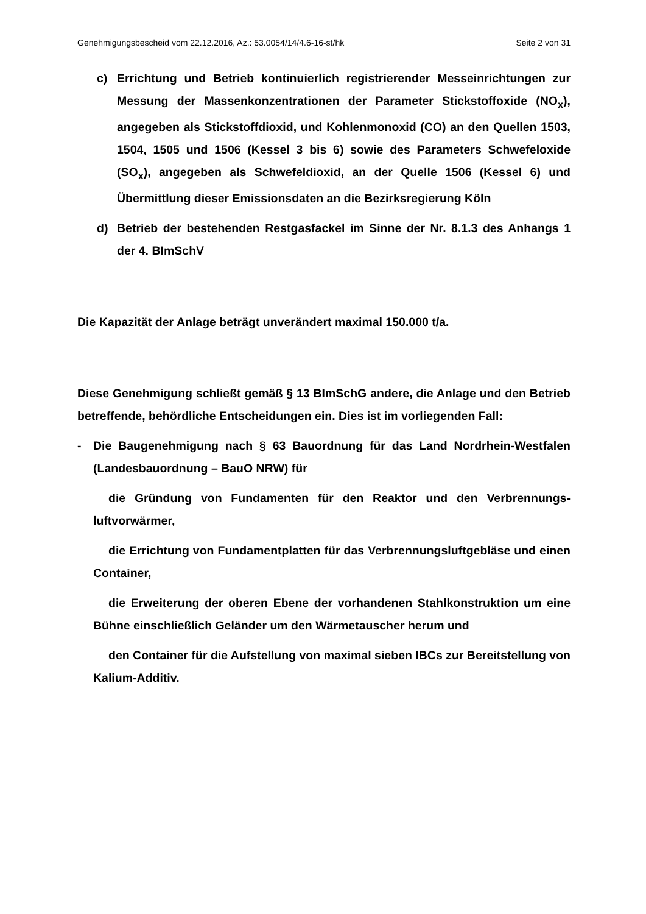Genehmigungsbescheid vom 22.12.2016, Az.: 53.0054/14/4.6-16-st/hk Seite 2 von 31
c) Errichtung und Betrieb kontinuierlich registrierender Messeinrichtungen zur Messung der Massenkonzentrationen der Parameter Stickstoffoxide (NO<sub>x</sub>), angegeben als Stickstoffdioxid, und Kohlenmonoxid (CO) an den Quellen 1503, 1504, 1505 und 1506 (Kessel 3 bis 6) sowie des Parameters Schwefeloxide (SO<sub>x</sub>), angegeben als Schwefeldioxid, an der Quelle 1506 (Kessel 6) und Übermittlung dieser Emissionsdaten an die Bezirksregie­rung Köln
d) Betrieb der bestehenden Restgasfackel im Sinne der Nr. 8.1.3 des An­hangs 1 der 4. BImSchV
Die Kapazität der Anlage beträgt unverändert maximal 150.000 t/a.
Diese Genehmigung schließt gemäß § 13 BImSchG andere, die Anlage und den Betrieb betreffende, behördliche Entscheidungen ein. Dies ist im vorliegenden Fall:
- Die Baugenehmigung nach § 63 Bauordnung für das Land Nordrhein-Westfalen (Landesbauordnung – BauO NRW) für
die Gründung von Fundamenten für den Reaktor und den Verbrennungs­luftvorwärmer,
die Errichtung von Fundamentplatten für das Verbrennungsluftgebläse und einen Container,
die Erweiterung der oberen Ebene der vorhandenen Stahlkonstruktion um eine Bühne einschließlich Geländer um den Wärmetauscher herum und
den Container für die Aufstellung von maximal sieben IBCs zur Bereitstel­lung von Kalium-Additiv.